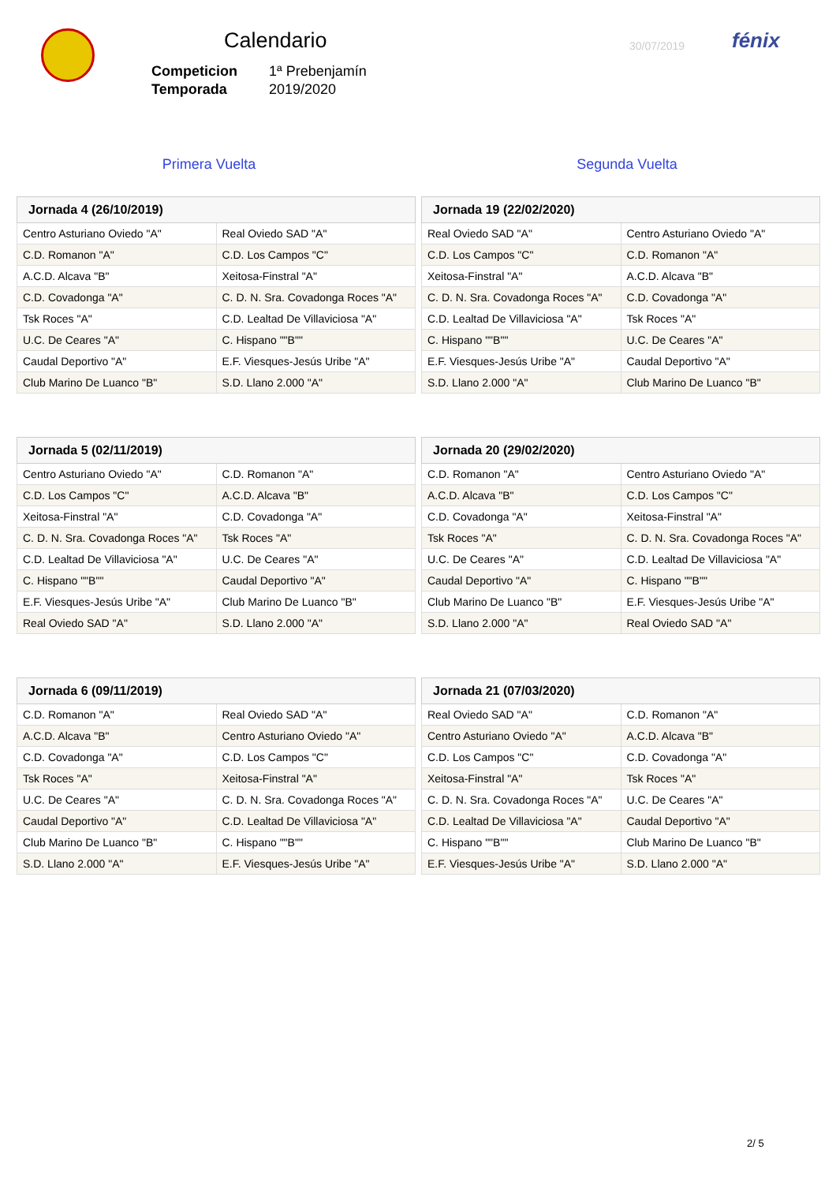Calendario 30/07/2019 fénix
| Competicion | 1ª Prebenjamín |
| Temporada | 2019/2020 |
Primera Vuelta Segunda Vuelta
| Jornada 4 (26/10/2019) | |
| --- | --- |
| Centro Asturiano Oviedo "A" | Real Oviedo SAD "A" |
| C.D. Romanon "A" | C.D. Los Campos "C" |
| A.C.D. Alcava "B" | Xeitosa-Finstral "A" |
| C.D. Covadonga "A" | C. D. N. Sra. Covadonga Roces "A" |
| Tsk Roces "A" | C.D. Lealtad De Villaviciosa "A" |
| U.C. De Ceares "A" | C. Hispano ""B"" |
| Caudal Deportivo "A" | E.F. Viesques-Jesús Uribe "A" |
| Club Marino De Luanco "B" | S.D. Llano 2.000 "A" |
| Jornada 19 (22/02/2020) | |
| --- | --- |
| Real Oviedo SAD "A" | Centro Asturiano Oviedo "A" |
| C.D. Los Campos "C" | C.D. Romanon "A" |
| Xeitosa-Finstral "A" | A.C.D. Alcava "B" |
| C. D. N. Sra. Covadonga Roces "A" | C.D. Covadonga "A" |
| C.D. Lealtad De Villaviciosa "A" | Tsk Roces "A" |
| C. Hispano ""B"" | U.C. De Ceares "A" |
| E.F. Viesques-Jesús Uribe "A" | Caudal Deportivo "A" |
| S.D. Llano 2.000 "A" | Club Marino De Luanco "B" |
| Jornada 5 (02/11/2019) | |
| --- | --- |
| Centro Asturiano Oviedo "A" | C.D. Romanon "A" |
| C.D. Los Campos "C" | A.C.D. Alcava "B" |
| Xeitosa-Finstral "A" | C.D. Covadonga "A" |
| C. D. N. Sra. Covadonga Roces "A" | Tsk Roces "A" |
| C.D. Lealtad De Villaviciosa "A" | U.C. De Ceares "A" |
| C. Hispano ""B"" | Caudal Deportivo "A" |
| E.F. Viesques-Jesús Uribe "A" | Club Marino De Luanco "B" |
| Real Oviedo SAD "A" | S.D. Llano 2.000 "A" |
| Jornada 20 (29/02/2020) | |
| --- | --- |
| C.D. Romanon "A" | Centro Asturiano Oviedo "A" |
| A.C.D. Alcava "B" | C.D. Los Campos "C" |
| C.D. Covadonga "A" | Xeitosa-Finstral "A" |
| Tsk Roces "A" | C. D. N. Sra. Covadonga Roces "A" |
| U.C. De Ceares "A" | C.D. Lealtad De Villaviciosa "A" |
| Caudal Deportivo "A" | C. Hispano ""B"" |
| Club Marino De Luanco "B" | E.F. Viesques-Jesús Uribe "A" |
| S.D. Llano 2.000 "A" | Real Oviedo SAD "A" |
| Jornada 6 (09/11/2019) | |
| --- | --- |
| C.D. Romanon "A" | Real Oviedo SAD "A" |
| A.C.D. Alcava "B" | Centro Asturiano Oviedo "A" |
| C.D. Covadonga "A" | C.D. Los Campos "C" |
| Tsk Roces "A" | Xeitosa-Finstral "A" |
| U.C. De Ceares "A" | C. D. N. Sra. Covadonga Roces "A" |
| Caudal Deportivo "A" | C.D. Lealtad De Villaviciosa "A" |
| Club Marino De Luanco "B" | C. Hispano ""B"" |
| S.D. Llano 2.000 "A" | E.F. Viesques-Jesús Uribe "A" |
| Jornada 21 (07/03/2020) | |
| --- | --- |
| Real Oviedo SAD "A" | C.D. Romanon "A" |
| Centro Asturiano Oviedo "A" | A.C.D. Alcava "B" |
| C.D. Los Campos "C" | C.D. Covadonga "A" |
| Xeitosa-Finstral "A" | Tsk Roces "A" |
| C. D. N. Sra. Covadonga Roces "A" | U.C. De Ceares "A" |
| C.D. Lealtad De Villaviciosa "A" | Caudal Deportivo "A" |
| C. Hispano ""B"" | Club Marino De Luanco "B" |
| E.F. Viesques-Jesús Uribe "A" | S.D. Llano 2.000 "A" |
2/ 5